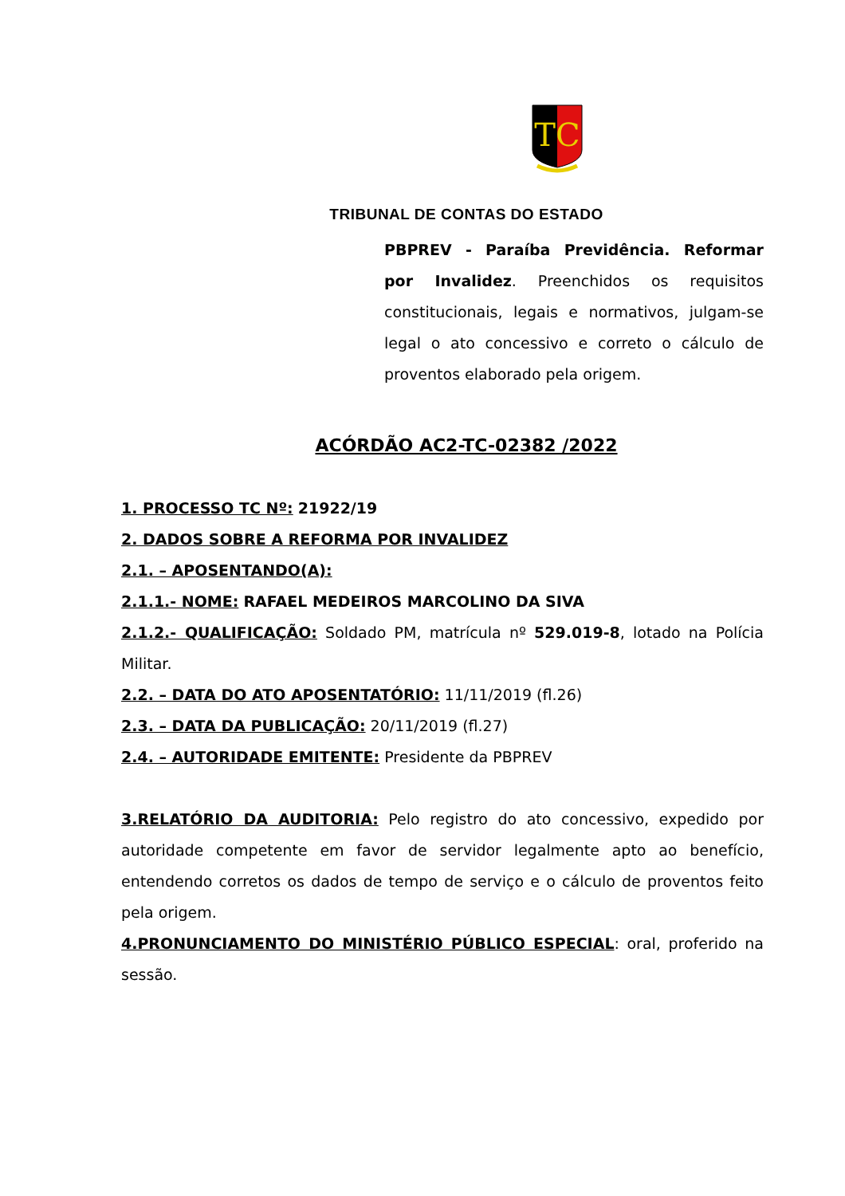TC
TRIBUNAL DE CONTAS DO ESTADO
PBPREV - Paraíba Previdência. Reformar por Invalidez. Preenchidos os requisitos constitucionais, legais e normativos, julgam-se legal o ato concessivo e correto o cálculo de proventos elaborado pela origem.
ACÓRDÃO AC2-TC-02382 /2022
1. PROCESSO TC Nº: 21922/19
2. DADOS SOBRE A REFORMA POR INVALIDEZ
2.1. – APOSENTANDO(A):
2.1.1.- NOME: RAFAEL MEDEIROS MARCOLINO DA SIVA
2.1.2.- QUALIFICAÇÃO: Soldado PM, matrícula nº 529.019-8, lotado na Polícia Militar.
2.2. – DATA DO ATO APOSENTATÓRIO: 11/11/2019 (fl.26)
2.3. – DATA DA PUBLICAÇÃO: 20/11/2019 (fl.27)
2.4. – AUTORIDADE EMITENTE: Presidente da PBPREV
3.RELATÓRIO DA AUDITORIA: Pelo registro do ato concessivo, expedido por autoridade competente em favor de servidor legalmente apto ao benefício, entendendo corretos os dados de tempo de serviço e o cálculo de proventos feito pela origem.
4.PRONUNCIAMENTO DO MINISTÉRIO PÚBLICO ESPECIAL: oral, proferido na sessão.